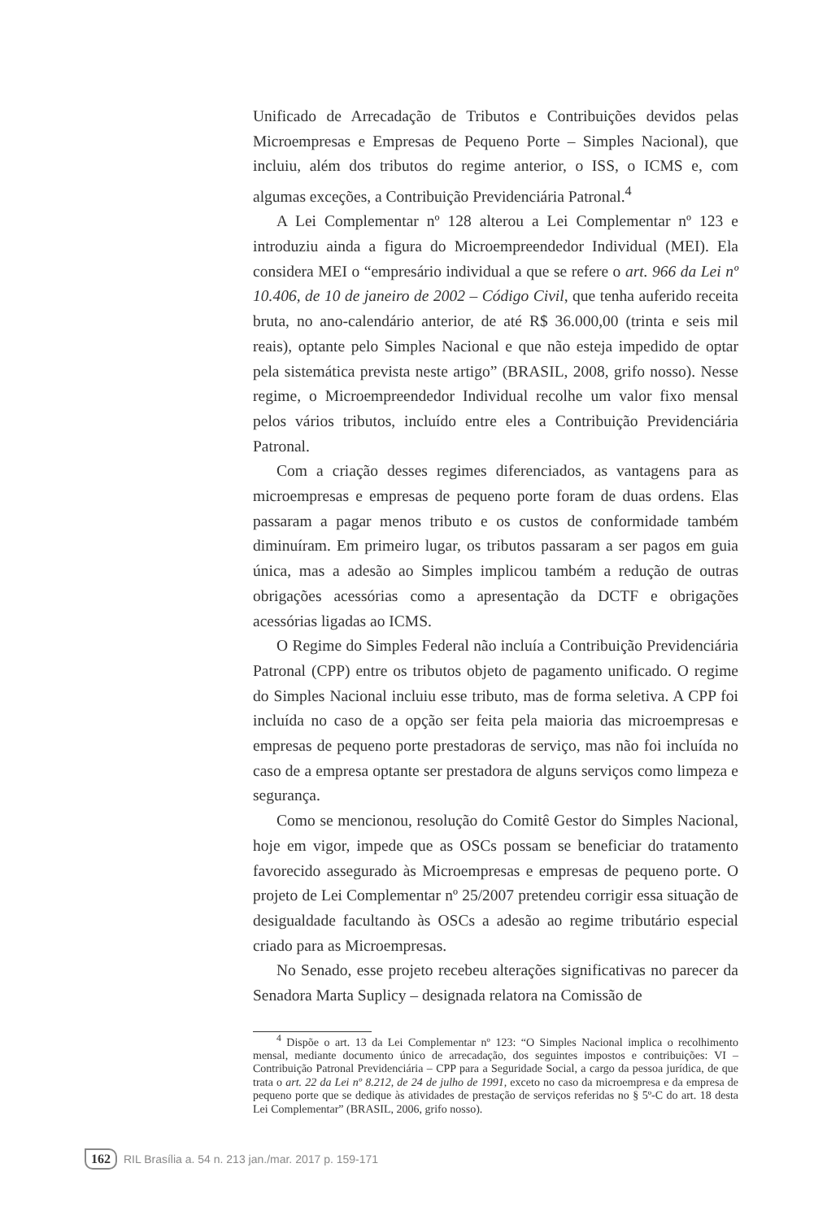Unificado de Arrecadação de Tributos e Contribuições devidos pelas Microempresas e Empresas de Pequeno Porte – Simples Nacional), que incluiu, além dos tributos do regime anterior, o ISS, o ICMS e, com algumas exceções, a Contribuição Previdenciária Patronal.<sup>4</sup>
A Lei Complementar nº 128 alterou a Lei Complementar nº 123 e introduziu ainda a figura do Microempreendedor Individual (MEI). Ela considera MEI o “empresário individual a que se refere o art. 966 da Lei nº 10.406, de 10 de janeiro de 2002 – Código Civil, que tenha auferido receita bruta, no ano-calendário anterior, de até R$ 36.000,00 (trinta e seis mil reais), optante pelo Simples Nacional e que não esteja impedido de optar pela sistemática prevista neste artigo” (BRASIL, 2008, grifo nosso). Nesse regime, o Microempreendedor Individual recolhe um valor fixo mensal pelos vários tributos, incluído entre eles a Contribuição Previdenciária Patronal.
Com a criação desses regimes diferenciados, as vantagens para as microempresas e empresas de pequeno porte foram de duas ordens. Elas passaram a pagar menos tributo e os custos de conformidade também diminuíram. Em primeiro lugar, os tributos passaram a ser pagos em guia única, mas a adesão ao Simples implicou também a redução de outras obrigações acessórias como a apresentação da DCTF e obrigações acessórias ligadas ao ICMS.
O Regime do Simples Federal não incluía a Contribuição Previdenciária Patronal (CPP) entre os tributos objeto de pagamento unificado. O regime do Simples Nacional incluiu esse tributo, mas de forma seletiva. A CPP foi incluída no caso de a opção ser feita pela maioria das microempresas e empresas de pequeno porte prestadoras de serviço, mas não foi incluída no caso de a empresa optante ser prestadora de alguns serviços como limpeza e segurança.
Como se mencionou, resolução do Comitê Gestor do Simples Nacional, hoje em vigor, impede que as OSCs possam se beneficiar do tratamento favorecido assegurado às Microempresas e empresas de pequeno porte. O projeto de Lei Complementar nº 25/2007 pretendeu corrigir essa situação de desigualdade facultando às OSCs a adesão ao regime tributário especial criado para as Microempresas.
No Senado, esse projeto recebeu alterações significativas no parecer da Senadora Marta Suplicy – designada relatora na Comissão de
<sup>4</sup> Dispõe o art. 13 da Lei Complementar nº 123: “O Simples Nacional implica o recolhimento mensal, mediante documento único de arrecadação, dos seguintes impostos e contribuições: VI – Contribuição Patronal Previdenciária – CPP para a Seguridade Social, a cargo da pessoa jurídica, de que trata o art. 22 da Lei nº 8.212, de 24 de julho de 1991, exceto no caso da microempresa e da empresa de pequeno porte que se dedique às atividades de prestação de serviços referidas no § 5º-C do art. 18 desta Lei Complementar” (BRASIL, 2006, grifo nosso).
162 RIL Brasília a. 54 n. 213 jan./mar. 2017 p. 159-171